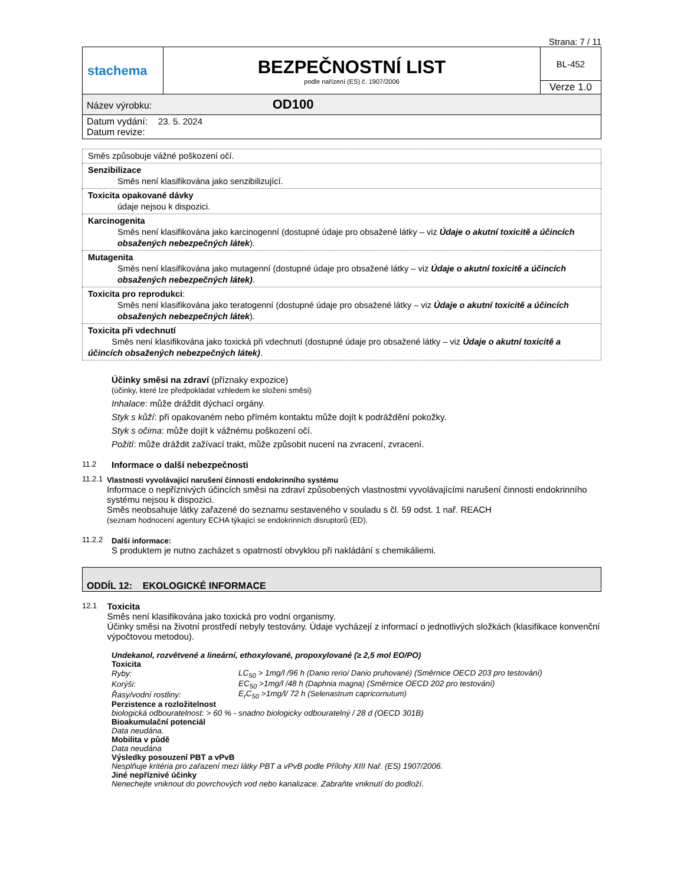Strana: 7 / 11
| stachema | BEZPEČNOSTNÍ LIST podle nařízení (ES) č. 1907/2006 | BL-452 |
| | | Verze 1.0 |
| Název výrobku: OD100 | | |
| Datum vydání: 23. 5. 2024 Datum revize: | | |
| Směs způsobuje vážné poškození očí. |
| Senzibilizace Směs není klasifikována jako senzibilizující. |
| Toxicita opakované dávky údaje nejsou k dispozici. |
| Karcinogenita Směs není klasifikována jako karcinogenní (dostupné údaje pro obsažené látky – viz Údaje o akutní toxicitě a účincích obsažených nebezpečných látek ). |
| Mutagenita Směs není klasifikována jako mutagenní (dostupné údaje pro obsažené látky – viz Údaje o akutní toxicitě a účincích obsažených nebezpečných látek) . |
| Toxicita pro reprodukci : Směs není klasifikována jako teratogenní (dostupné údaje pro obsažené látky – viz Údaje o akutní toxicitě a účincích obsažených nebezpečných látek ). |
| Toxicita při vdechnutí Směs není klasifikována jako toxická při vdechnutí (dostupné údaje pro obsažené látky – viz Údaje o akutní toxicitě a účincích obsažených nebezpečných látek) . |
Účinky směsi na zdraví (příznaky expozice)
(účinky, které lze předpokládat vzhledem ke složení směsi)
Inhalace: může dráždit dýchací orgány.
Styk s kůží: při opakovaném nebo přímém kontaktu může dojít k podráždění pokožky.
Styk s očima: může dojít k vážnému poškození očí.
Požití: může dráždit zažívací trakt, může způsobit nucení na zvracení, zvracení.
11.2
Informace o další nebezpečnosti
11.2.1 Vlastnosti vyvolávající narušení činnosti endokrinního systému
Informace o nepříznivých účincích směsi na zdraví způsobených vlastnostmi vyvolávajícími narušení činnosti endokrinního systému nejsou k dispozici.
Směs neobsahuje látky zařazené do seznamu sestaveného v souladu s čl. 59 odst. 1 nař. REACH
(seznam hodnocení agentury ECHA týkající se endokrinních disruptorů (ED).
11.2.2 Další informace:
S produktem je nutno zacházet s opatrností obvyklou při nakládání s chemikáliemi.
ODDÍL 12: EKOLOGICKÉ INFORMACE
12.1
Toxicita
Směs není klasifikována jako toxická pro vodní organismy.
Účinky směsi na životní prostředí nebyly testovány. Údaje vycházejí z informací o jednotlivých složkách (klasifikace konvenční výpočtovou metodou).
Undekanol, rozvětvené a lineární, ethoxylované, propoxylované (≥ 2,5 mol EO/PO)
Toxicita
| Ryby: | LC<sub>50</sub> > 1mg/l /96 h (Danio rerio/ Danio pruhované) (Směrnice OECD 203 pro testování) |
| Korýši: | EC<sub>50</sub> >1mg/l /48 h (Daphnia magna) (Směrnice OECD 202 pro testování) |
| Řasy/vodní rostliny: | E<sub>r</sub>C<sub>50</sub> >1mg/l/ 72 h (Selenastrum capricornutum) |
Perzistence a rozložitelnost
biologická odbouratelnost: > 60 % - snadno biologicky odbouratelný / 28 d (OECD 301B)
Bioakumulační potenciál
Data neudána.
Mobilita v půdě
Data neudána
Výsledky posouzení PBT a vPvB
Nesplňuje kritéria pro zařazení mezi látky PBT a vPvB podle Přílohy XIII Nař. (ES) 1907/2006.
Jiné nepříznivé účinky
Nenechejte vniknout do povrchových vod nebo kanalizace. Zabraňte vniknutí do podloží.